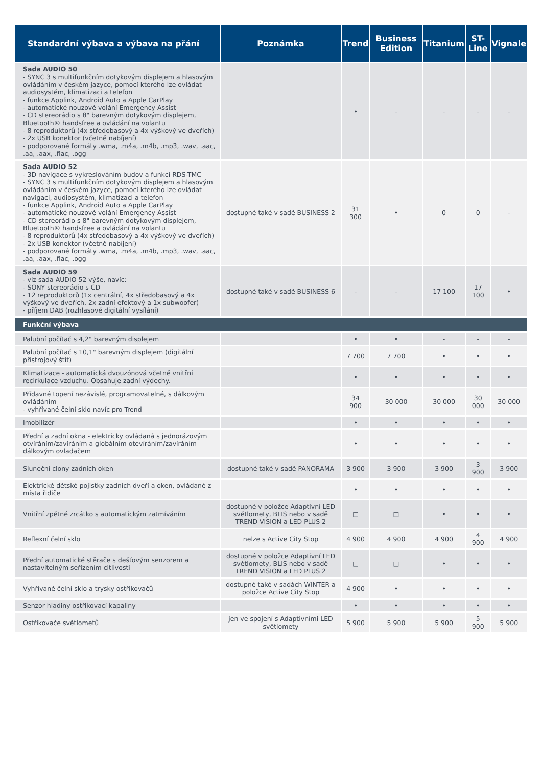| Standardní výbava a výbava na přání | Poznámka | Trend | Business Edition | Titanium | ST-Line | Vignale |
| --- | --- | --- | --- | --- | --- | --- |
| Sada AUDIO 50 - SYNC 3 s multifunkčním dotykovým displejem a hlasovým ovládáním v českém jazyce, pomocí kterého lze ovládat audiosystém, klimatizaci a telefon - funkce Applink, Android Auto a Apple CarPlay - automatické nouzové volání Emergency Assist - CD stereorádio s 8" barevným dotykovým displejem, Bluetooth® handsfree a ovládání na volantu - 8 reproduktorů (4x středobasový a 4x výškový ve dveřích) - 2x USB konektor (včetně nabíjení) - podporované formáty .wma, .m4a, .m4b, .mp3, .wav, .aac, .aa, .aax, .flac, .ogg | | • | - | - | - | - |
| Sada AUDIO 52 - 3D navigace s vykreslováním budov a funkcí RDS-TMC - SYNC 3 s multifunkčním dotykovým displejem a hlasovým ovládáním v českém jazyce, pomocí kterého lze ovládat navigaci, audiosystém, klimatizaci a telefon - funkce Applink, Android Auto a Apple CarPlay - automatické nouzové volání Emergency Assist - CD stereorádio s 8" barevným dotykovým displejem, Bluetooth® handsfree a ovládání na volantu - 8 reproduktorů (4x středobasový a 4x výškový ve dveřích) - 2x USB konektor (včetně nabíjení) - podporované formáty .wma, .m4a, .m4b, .mp3, .wav, .aac, .aa, .aax, .flac, .ogg | dostupné také v sadě BUSINESS 2 | 31 300 | • | 0 | 0 | - |
| Sada AUDIO 59 - viz sada AUDIO 52 výše, navíc: - SONY stereorádio s CD - 12 reproduktorů (1x centrální, 4x středobasový a 4x výškový ve dveřích, 2x zadní efektový a 1x subwoofer) - příjem DAB (rozhlasové digitální vysílání) | dostupné také v sadě BUSINESS 6 | - | - | 17 100 | 17 100 | • |
| Funkční výbava | | | | | | |
| Palubní počítač s 4,2" barevným displejem | | • | • | - | - | - |
| Palubní počítač s 10,1" barevným displejem (digitální přístrojový štít) | | 7 700 | 7 700 | • | • | • |
| Klimatizace - automatická dvouzónová včetně vnitřní recirkulace vzduchu. Obsahuje zadní výdechy. | | • | • | • | • | • |
| Přídavné topení nezávislé, programovatelné, s dálkovým ovládáním - vyhřívané čelní sklo navíc pro Trend | | 34 900 | 30 000 | 30 000 | 30 000 | 30 000 |
| Imobilizér | | • | • | • | • | • |
| Přední a zadní okna - elektricky ovládaná s jednorázovým otvíráním/zavíráním a globálním otevíráním/zavíráním dálkovým ovladačem | | • | • | • | • | • |
| Sluneční clony zadních oken | dostupné také v sadě PANORAMA | 3 900 | 3 900 | 3 900 | 3 900 | 3 900 |
| Elektrické dětské pojistky zadních dveří a oken, ovládané z místa řidiče | | • | • | • | • | • |
| Vnitřní zpětné zrcátko s automatickým zatmíváním | dostupné v položce Adaptivní LED světlomety, BLIS nebo v sadě TREND VISION a LED PLUS 2 | □ | □ | • | • | • |
| Reflexní čelní sklo | nelze s Active City Stop | 4 900 | 4 900 | 4 900 | 4 900 | 4 900 |
| Přední automatické stěrače s dešťovým senzorem a nastavitelným seřízením citlivosti | dostupné v položce Adaptivní LED světlomety, BLIS nebo v sadě TREND VISION a LED PLUS 2 | □ | □ | • | • | • |
| Vyhřívané čelní sklo a trysky ostřikovačů | dostupné také v sadách WINTER a položce Active City Stop | 4 900 | • | • | • | • |
| Senzor hladiny ostřikovací kapaliny | | • | • | • | • | • |
| Ostřikovače světlometů | jen ve spojení s Adaptivními LED světlomety | 5 900 | 5 900 | 5 900 | 5 900 | 5 900 |